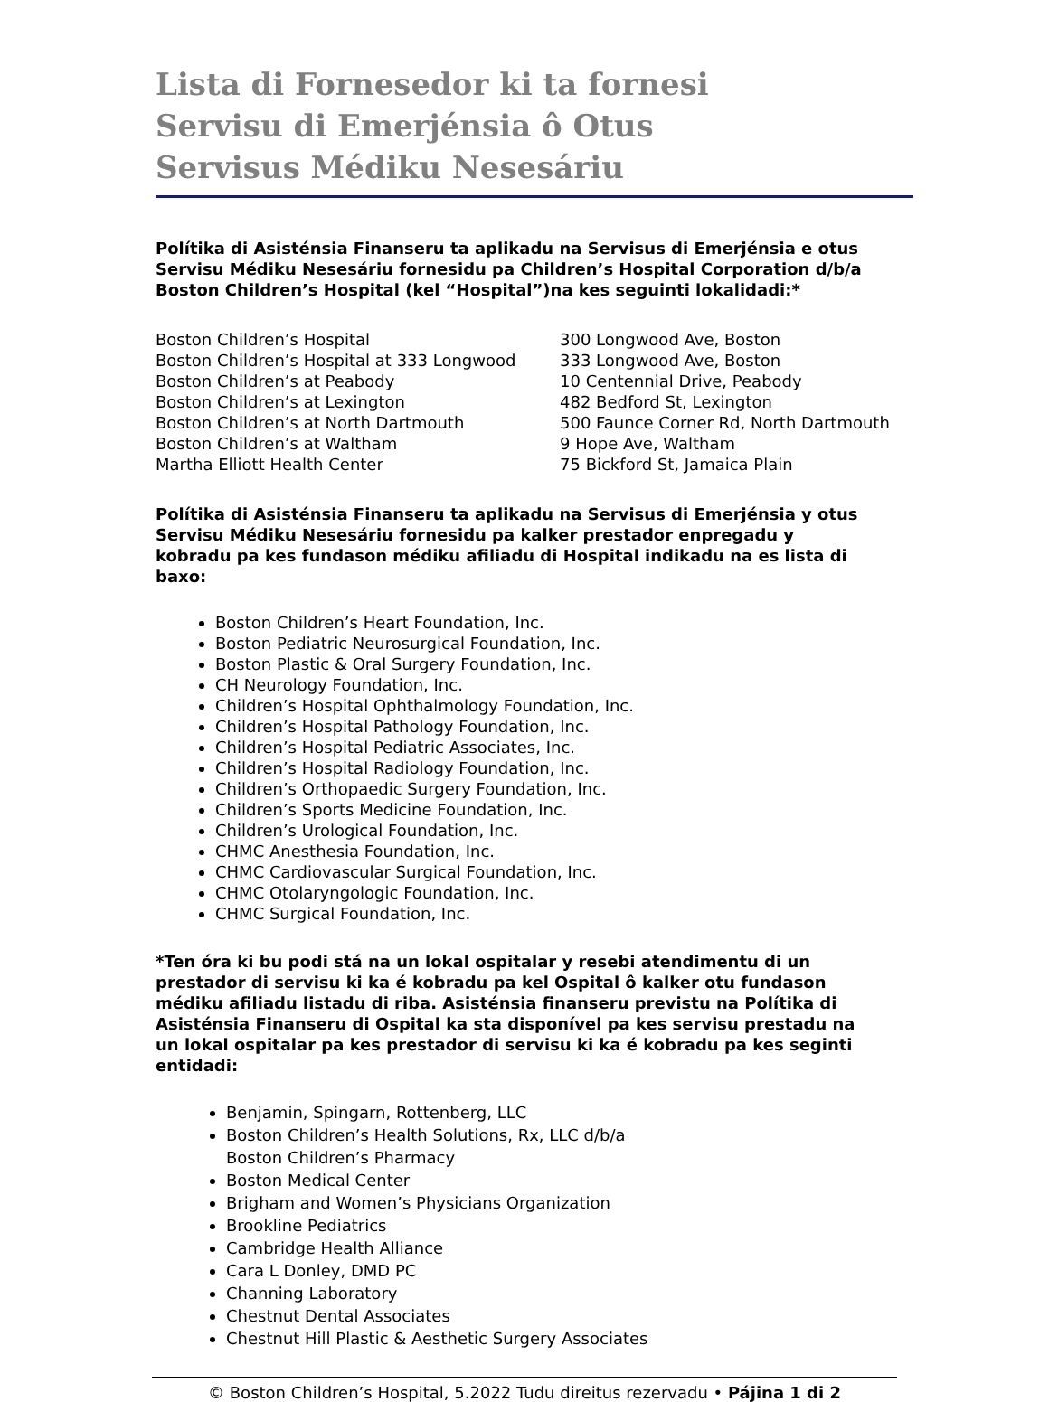Lista di Fornesedor ki ta fornesi
Servisu di Emerjénsia ô Otus
Servisus Médiku Nesesáriu
Polítika di Asisténsia Finanseru ta aplikadu na Servisus di Emerjénsia e otus Servisu Médiku Nesesáriu fornesidu pa Children’s Hospital Corporation d/b/a Boston Children’s Hospital (kel “Hospital”)na kes seguinti lokalidadi:*
| Boston Children’s Hospital | 300 Longwood Ave, Boston |
| Boston Children’s Hospital at 333 Longwood | 333 Longwood Ave, Boston |
| Boston Children’s at Peabody | 10 Centennial Drive, Peabody |
| Boston Children’s at Lexington | 482 Bedford St, Lexington |
| Boston Children’s at North Dartmouth | 500 Faunce Corner Rd, North Dartmouth |
| Boston Children’s at Waltham | 9 Hope Ave, Waltham |
| Martha Elliott Health Center | 75 Bickford St, Jamaica Plain |
Polítika di Asisténsia Finanseru ta aplikadu na Servisus di Emerjénsia y otus Servisu Médiku Nesesáriu fornesidu pa kalker prestador enpregadu y kobradu pa kes fundason médiku afiliadu di Hospital indikadu na es lista di baxo:
Boston Children’s Heart Foundation, Inc.
Boston Pediatric Neurosurgical Foundation, Inc.
Boston Plastic & Oral Surgery Foundation, Inc.
CH Neurology Foundation, Inc.
Children’s Hospital Ophthalmology Foundation, Inc.
Children’s Hospital Pathology Foundation, Inc.
Children’s Hospital Pediatric Associates, Inc.
Children’s Hospital Radiology Foundation, Inc.
Children’s Orthopaedic Surgery Foundation, Inc.
Children’s Sports Medicine Foundation, Inc.
Children’s Urological Foundation, Inc.
CHMC Anesthesia Foundation, Inc.
CHMC Cardiovascular Surgical Foundation, Inc.
CHMC Otolaryngologic Foundation, Inc.
CHMC Surgical Foundation, Inc.
*Ten óra ki bu podi stá na un lokal ospitalar y resebi atendimentu di un prestador di servisu ki ka é kobradu pa kel Ospital ô kalker otu fundason médiku afiliadu listadu di riba. Asisténsia finanseru previstu na Polítika di Asisténsia Finanseru di Ospital ka sta disponível pa kes servisu prestadu na un lokal ospitalar pa kes prestador di servisu ki ka é kobradu pa kes seginti entidadi:
Benjamin, Spingarn, Rottenberg, LLC
Boston Children’s Health Solutions, Rx, LLC d/b/a
Boston Children’s Pharmacy
Boston Medical Center
Brigham and Women’s Physicians Organization
Brookline Pediatrics
Cambridge Health Alliance
Cara L Donley, DMD PC
Channing Laboratory
Chestnut Dental Associates
Chestnut Hill Plastic & Aesthetic Surgery Associates
© Boston Children’s Hospital, 5.2022 Tudu direitus rezervadu • Pájina 1 di 2